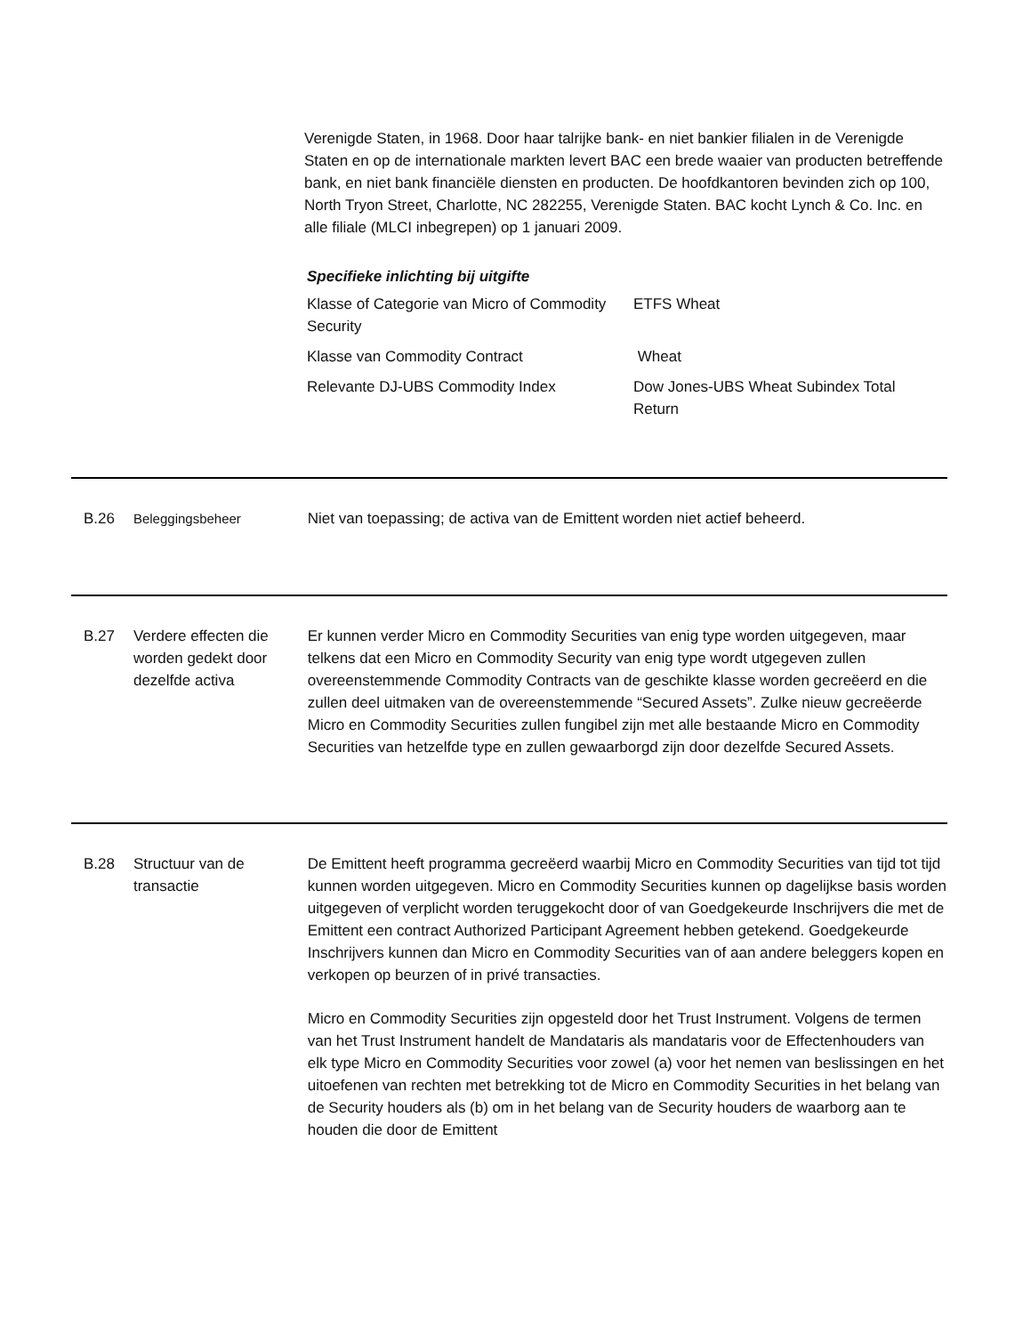Verenigde Staten, in 1968. Door haar talrijke bank- en niet bankier filialen in de Verenigde Staten en op de internationale markten levert BAC een brede waaier van producten betreffende bank, en niet bank financiële diensten en producten. De hoofdkantoren bevinden zich op 100, North Tryon Street, Charlotte, NC 282255, Verenigde Staten. BAC kocht Lynch & Co. Inc. en alle filiale (MLCI inbegrepen) op 1 januari 2009.
Specifieke inlichting bij uitgifte
| Klasse of Categorie van Micro of Commodity Security | ETFS Wheat |
| Klasse van Commodity Contract | Wheat |
| Relevante DJ-UBS Commodity Index | Dow Jones-UBS Wheat Subindex Total Return |
B.26 Beleggingsbeheer Niet van toepassing; de activa van de Emittent worden niet actief beheerd.
B.27 Verdere effecten die worden gedekt door dezelfde activa
Er kunnen verder Micro en Commodity Securities van enig type worden uitgegeven, maar telkens dat een Micro en Commodity Security van enig type wordt utgegeven zullen overeenstemmende Commodity Contracts van de geschikte klasse worden gecreëerd en die zullen deel uitmaken van de overeenstemmende “Secured Assets”. Zulke nieuw gecreëerde Micro en Commodity Securities zullen fungibel zijn met alle bestaande Micro en Commodity Securities van hetzelfde type en zullen gewaarborgd zijn door dezelfde Secured Assets.
B.28 Structuur van de transactie
De Emittent heeft programma gecreëerd waarbij Micro en Commodity Securities van tijd tot tijd kunnen worden uitgegeven. Micro en Commodity Securities kunnen op dagelijkse basis worden uitgegeven of verplicht worden teruggekocht door of van Goedgekeurde Inschrijvers die met de Emittent een contract Authorized Participant Agreement hebben getekend. Goedgekeurde Inschrijvers kunnen dan Micro en Commodity Securities van of aan andere beleggers kopen en verkopen op beurzen of in privé transacties.
Micro en Commodity Securities zijn opgesteld door het Trust Instrument. Volgens de termen van het Trust Instrument handelt de Mandataris als mandataris voor de Effectenhouders van elk type Micro en Commodity Securities voor zowel (a) voor het nemen van beslissingen en het uitoefenen van rechten met betrekking tot de Micro en Commodity Securities in het belang van de Security houders als (b) om in het belang van de Security houders de waarborg aan te houden die door de Emittent